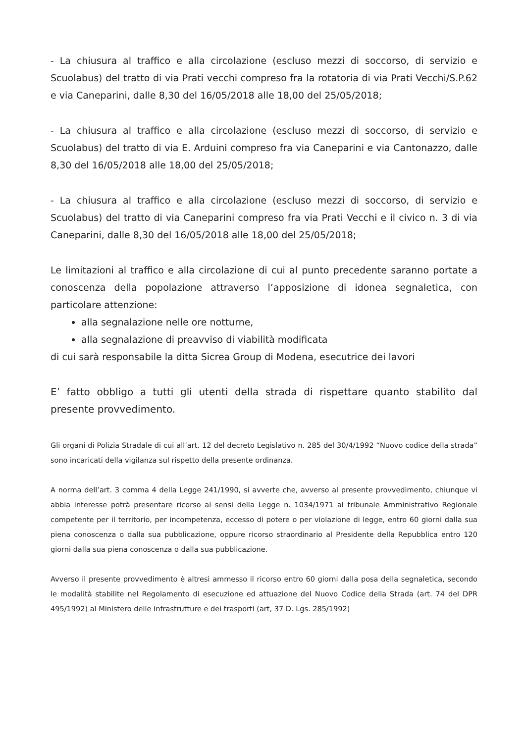- La chiusura al traffico e alla circolazione (escluso mezzi di soccorso, di servizio e Scuolabus) del tratto di via Prati vecchi compreso fra la rotatoria di via Prati Vecchi/S.P.62 e via Caneparini, dalle 8,30 del 16/05/2018 alle 18,00 del 25/05/2018;
- La chiusura al traffico e alla circolazione (escluso mezzi di soccorso, di servizio e Scuolabus) del tratto di via E. Arduini compreso fra via Caneparini e via Cantonazzo, dalle 8,30 del 16/05/2018 alle 18,00 del 25/05/2018;
- La chiusura al traffico e alla circolazione (escluso mezzi di soccorso, di servizio e Scuolabus) del tratto di via Caneparini compreso fra via Prati Vecchi e il civico n. 3 di via Caneparini, dalle 8,30 del 16/05/2018 alle 18,00 del 25/05/2018;
Le limitazioni al traffico e alla circolazione di cui al punto precedente saranno portate a conoscenza della popolazione attraverso l’apposizione di idonea segnaletica, con particolare attenzione:
alla segnalazione nelle ore notturne,
alla segnalazione di preavviso di viabilità modificata
di cui sarà responsabile la ditta Sicrea Group di Modena, esecutrice dei lavori
E’ fatto obbligo a tutti gli utenti della strada di rispettare quanto stabilito dal presente provvedimento.
Gli organi di Polizia Stradale di cui all’art. 12 del decreto Legislativo n. 285 del 30/4/1992 “Nuovo codice della strada” sono incaricati della vigilanza sul rispetto della presente ordinanza.
A norma dell’art. 3 comma 4 della Legge 241/1990, si avverte che, avverso al presente provvedimento, chiunque vi abbia interesse potrà presentare ricorso ai sensi della Legge n. 1034/1971 al tribunale Amministrativo Regionale competente per il territorio, per incompetenza, eccesso di potere o per violazione di legge, entro 60 giorni dalla sua piena conoscenza o dalla sua pubblicazione, oppure ricorso straordinario al Presidente della Repubblica entro 120 giorni dalla sua piena conoscenza o dalla sua pubblicazione.
Avverso il presente provvedimento è altresì ammesso il ricorso entro 60 giorni dalla posa della segnaletica, secondo le modalità stabilite nel Regolamento di esecuzione ed attuazione del Nuovo Codice della Strada (art. 74 del DPR 495/1992) al Ministero delle Infrastrutture e dei trasporti (art, 37 D. Lgs. 285/1992)